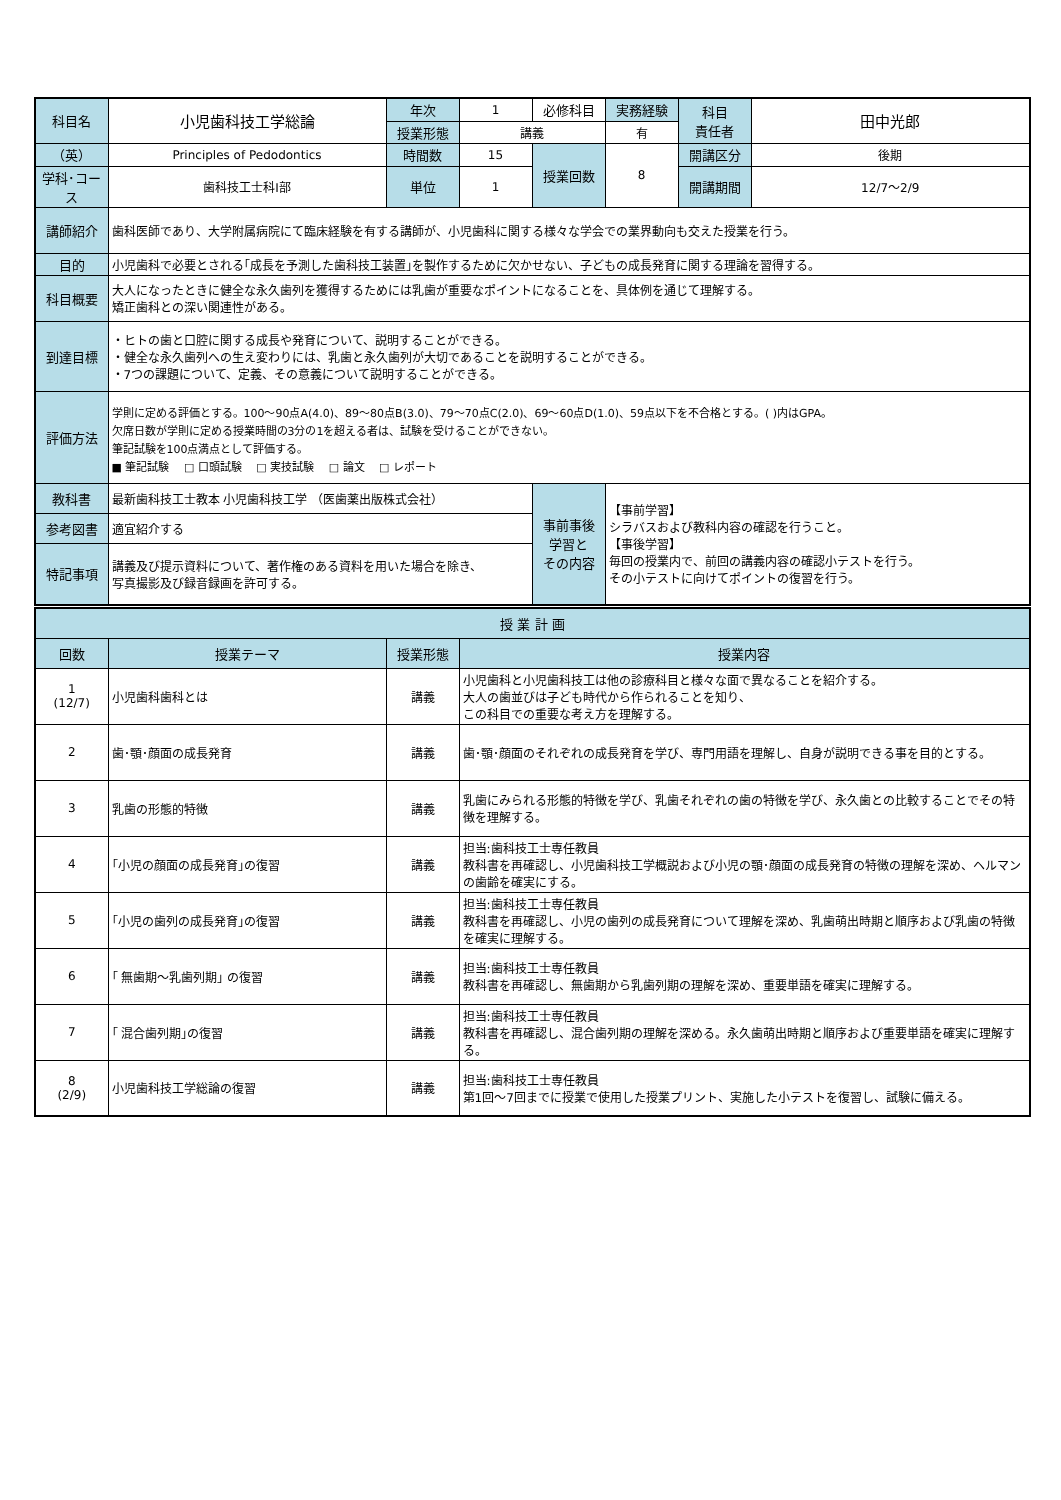| 科目名 | 小児歯科技工学総論 | 年次 | 1 | 必修科目 | 実務経験 | 科目 責任者 | 田中光郎 |
| | | 授業形態 | 講義 | | 有 | | |
| （英） | Principles of Pedodontics | 時間数 | 15 | 授業回数 | 8 | 開講区分 | 後期 |
| 学科･コース | 歯科技工士科Ⅰ部 | 単位 | 1 | | | 開講期間 | 12/7～2/9 |
| 講師紹介 | 歯科医師であり、大学附属病院にて臨床経験を有する講師が、小児歯科に関する様々な学会での業界動向も交えた授業を行う。 | | | | | | |
| 目的 | 小児歯科で必要とされる｢成長を予測した歯科技工装置｣を製作するために欠かせない、子どもの成長発育に関する理論を習得する。 | | | | | | |
| 科目概要 | 大人になったときに健全な永久歯列を獲得するためには乳歯が重要なポイントになることを、具体例を通じて理解する。 矯正歯科との深い関連性がある。 | | | | | | |
| 到達目標 | ・ヒトの歯と口腔に関する成長や発育について、説明することができる。 ・健全な永久歯列への生え変わりには、乳歯と永久歯列が大切であることを説明することができる。 ・7つの課題について、定義、その意義について説明することができる。 | | | | | | |
| 評価方法 | 学則に定める評価とする。100～90点A(4.0)、89～80点B(3.0)、79～70点C(2.0)、69～60点D(1.0)、59点以下を不合格とする。( )内はGPA。 欠席日数が学則に定める授業時間の3分の1を超える者は、試験を受けることができない。 筆記試験を100点満点として評価する。 ■ 筆記試験 □ 口頭試験 □ 実技試験 □ 論文 □ レポート | | | | | | |
| 教科書 | 最新歯科技工士教本 小児歯科技工学 （医歯薬出版株式会社） | | | 事前事後 学習と その内容 | 【事前学習】 シラバスおよび教科内容の確認を行うこと。 【事後学習】 毎回の授業内で、前回の講義内容の確認小テストを行う。 その小テストに向けてポイントの復習を行う。 | | |
| 参考図書 | 適宜紹介する | | | | | | |
| 特記事項 | 講義及び提示資料について、著作権のある資料を用いた場合を除き、 写真撮影及び録音録画を許可する。 | | | | | | |
| 授 業 計 画 | | | |
| --- | --- | --- | --- |
| 回数 | 授業テーマ | 授業形態 | 授業内容 |
| 1 (12/7) | 小児歯科歯科とは | 講義 | 小児歯科と小児歯科技工は他の診療科目と様々な面で異なることを紹介する。 大人の歯並びは子ども時代から作られることを知り、 この科目での重要な考え方を理解する。 |
| 2 | 歯･顎･顔面の成長発育 | 講義 | 歯･顎･顔面のそれぞれの成長発育を学び、専門用語を理解し、自身が説明できる事を目的とする。 |
| 3 | 乳歯の形態的特徴 | 講義 | 乳歯にみられる形態的特徴を学び、乳歯それぞれの歯の特徴を学び、永久歯との比較することでその特徴を理解する。 |
| 4 | ｢小児の顔面の成長発育｣の復習 | 講義 | 担当:歯科技工士専任教員 教科書を再確認し、小児歯科技工学概説および小児の顎･顔面の成長発育の特徴の理解を深め、ヘルマンの歯齢を確実にする。 |
| 5 | ｢小児の歯列の成長発育｣の復習 | 講義 | 担当:歯科技工士専任教員 教科書を再確認し、小児の歯列の成長発育について理解を深め、乳歯萌出時期と順序および乳歯の特徴を確実に理解する。 |
| 6 | ｢ 無歯期～乳歯列期｣ の復習 | 講義 | 担当:歯科技工士専任教員 教科書を再確認し、無歯期から乳歯列期の理解を深め、重要単語を確実に理解する。 |
| 7 | ｢ 混合歯列期｣の復習 | 講義 | 担当:歯科技工士専任教員 教科書を再確認し、混合歯列期の理解を深める。永久歯萌出時期と順序および重要単語を確実に理解する。 |
| 8 (2/9) | 小児歯科技工学総論の復習 | 講義 | 担当:歯科技工士専任教員 第1回～7回までに授業で使用した授業プリント、実施した小テストを復習し、試験に備える。 |